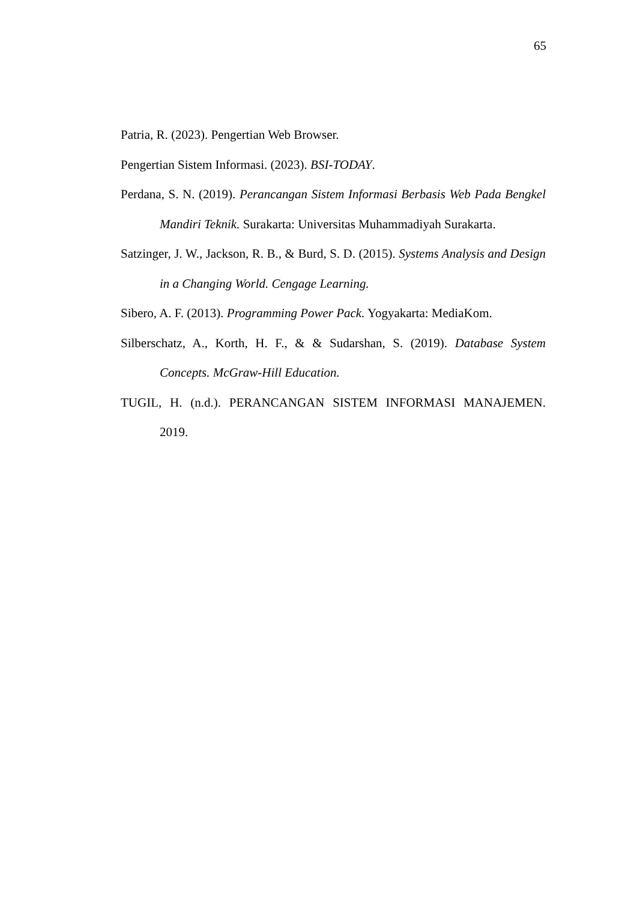65
Patria, R. (2023). Pengertian Web Browser.
Pengertian Sistem Informasi. (2023). BSI-TODAY.
Perdana, S. N. (2019). Perancangan Sistem Informasi Berbasis Web Pada Bengkel Mandiri Teknik. Surakarta: Universitas Muhammadiyah Surakarta.
Satzinger, J. W., Jackson, R. B., & Burd, S. D. (2015). Systems Analysis and Design in a Changing World. Cengage Learning.
Sibero, A. F. (2013). Programming Power Pack. Yogyakarta: MediaKom.
Silberschatz, A., Korth, H. F., & & Sudarshan, S. (2019). Database System Concepts. McGraw-Hill Education.
TUGIL, H. (n.d.). PERANCANGAN SISTEM INFORMASI MANAJEMEN. 2019.